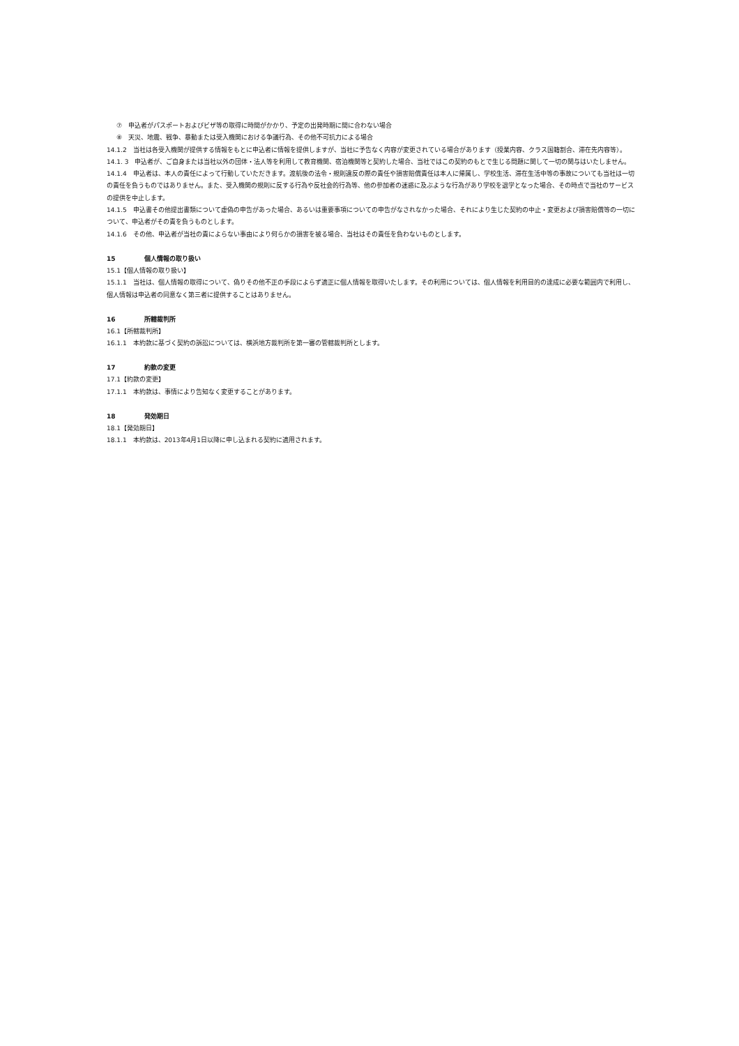⑦　申込者がパスポートおよびビザ等の取得に時間がかかり、予定の出発時期に間に合わない場合
⑧　天災、地震、戦争、暴動または受入機関における争議行為、その他不可抗力による場合
14.1.2　当社は各受入機関が提供する情報をもとに申込者に情報を提供しますが、当社に予告なく内容が変更されている場合があります（授業内容、クラス国籍割合、滞在先内容等）。
14.1. 3　申込者が、ご自身または当社以外の団体・法人等を利用して教育機関、宿泊機関等と契約した場合、当社ではこの契約のもとで生じる問題に関して一切の関与はいたしません。
14.1.4　申込者は、本人の責任によって行動していただきます。渡航後の法令・規則違反の際の責任や損害賠償責任は本人に帰属し、学校生活、滞在生活中等の事故についても当社は一切の責任を負うものではありません。また、受入機関の規則に反する行為や反社会的行為等、他の参加者の迷惑に及ぶような行為があり学校を退学となった場合、その時点で当社のサービスの提供を中止します。
14.1.5　申込書その他提出書類について虚偽の申告があった場合、あるいは重要事項についての申告がなされなかった場合、それにより生じた契約の中止・変更および損害賠償等の一切について、申込者がその責を負うものとします。
14.1.6　その他、申込者が当社の責によらない事由により何らかの損害を被る場合、当社はその責任を負わないものとします。
15 個人情報の取り扱い
15.1【個人情報の取り扱い】
15.1.1　当社は、個人情報の取得について、偽りその他不正の手段によらず適正に個人情報を取得いたします。その利用については、個人情報を利用目的の達成に必要な範囲内で利用し、個人情報は申込者の同意なく第三者に提供することはありません。
16 所轄裁判所
16.1【所轄裁判所】
16.1.1　本約款に基づく契約の訴訟については、横浜地方裁判所を第一審の管轄裁判所とします。
17 約款の変更
17.1【約款の変更】
17.1.1　本約款は、事情により告知なく変更することがあります。
18 発効期日
18.1【発効期日】
18.1.1　本約款は、2013年4月1日以降に申し込まれる契約に適用されます。